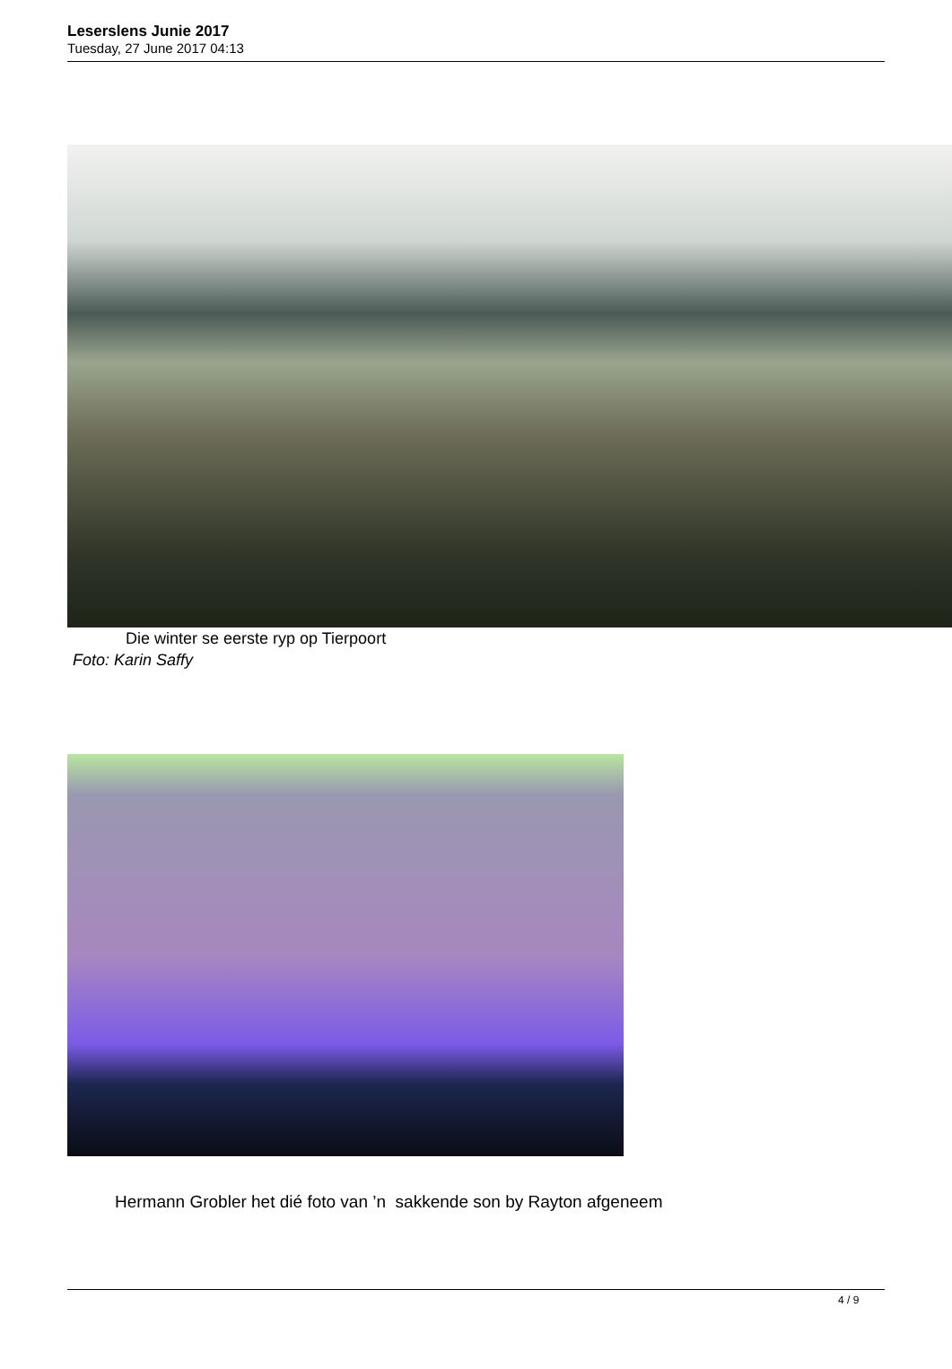Leserslens Junie 2017
Tuesday, 27 June 2017 04:13
Die winter se eerste ryp op Tierpoort
Foto: Karin Saffy
Hermann Grobler het dié foto van ’n sakkende son by Rayton afgeneem
4 / 9